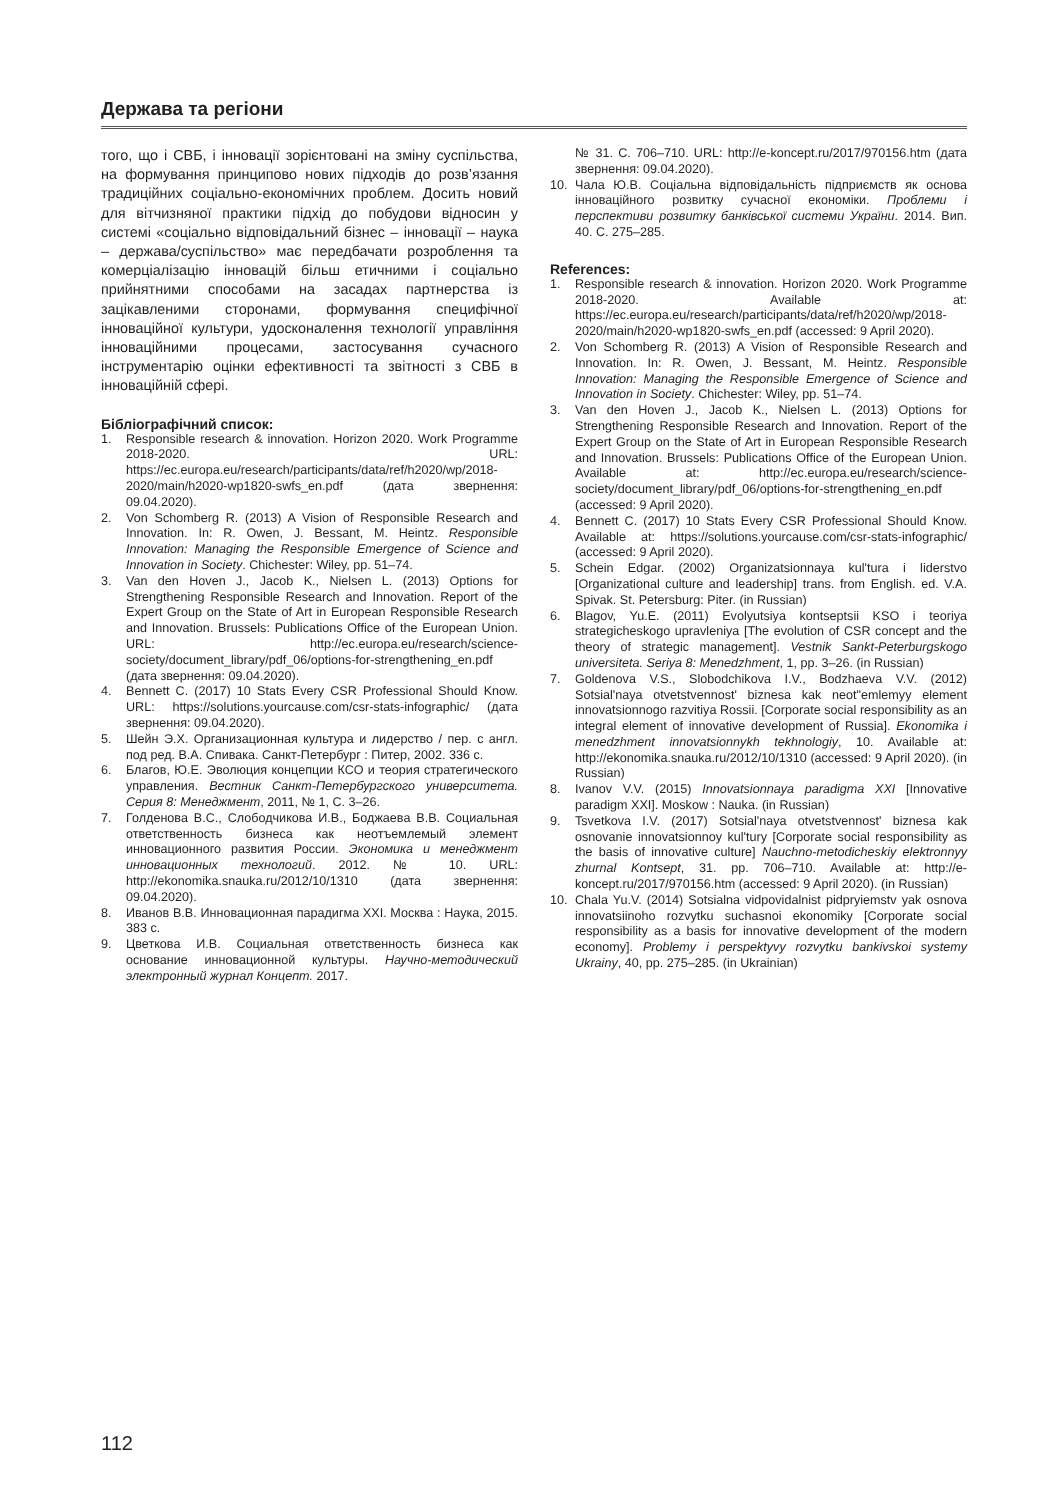Держава та регіони
того, що і СВБ, і інновації зорієнтовані на зміну суспільства, на формування принципово нових підходів до розв’язання традиційних соціально-економічних проблем. Досить новий для вітчизняної практики підхід до побудови відносин у системі «соціально відповідальний бізнес – інновації – наука – держава/суспільство» має передбачати розроблення та комерціалізацію інновацій більш етичними і соціально прийнятними способами на засадах партнерства із зацікавленими сторонами, формування специфічної інноваційної культури, удосконалення технології управління інноваційними процесами, застосування сучасного інструментарію оцінки ефективності та звітності з СВБ в інноваційній сфері.
Бібліографічний список:
1. Responsible research & innovation. Horizon 2020. Work Programme 2018-2020. URL: https://ec.europa.eu/research/participants/data/ref/h2020/wp/2018-2020/main/h2020-wp1820-swfs_en.pdf (дата звернення: 09.04.2020).
2. Von Schomberg R. (2013) A Vision of Responsible Research and Innovation. In: R. Owen, J. Bessant, M. Heintz. Responsible Innovation: Managing the Responsible Emergence of Science and Innovation in Society. Chichester: Wiley, pp. 51–74.
3. Van den Hoven J., Jacob K., Nielsen L. (2013) Options for Strengthening Responsible Research and Innovation. Report of the Expert Group on the State of Art in European Responsible Research and Innovation. Brussels: Publications Office of the European Union. URL: http://ec.europa.eu/research/science-society/document_library/pdf_06/options-for-strengthening_en.pdf (дата звернення: 09.04.2020).
4. Bennett C. (2017) 10 Stats Every CSR Professional Should Know. URL: https://solutions.yourcause.com/csr-stats-infographic/ (дата звернення: 09.04.2020).
5. Шейн Э.Х. Организационная культура и лидерство / пер. с англ. под ред. В.А. Спивака. Санкт-Петербург : Питер, 2002. 336 с.
6. Благов, Ю.Е. Эволюция концепции КСО и теория стратегического управления. Вестник Санкт-Петербургского университета. Серия 8: Менеджмент, 2011, № 1, С. 3–26.
7. Голденова В.С., Слободчикова И.В., Боджаева В.В. Социальная ответственность бизнеса как неотъемлемый элемент инновационного развития России. Экономика и менеджмент инновационных технологий. 2012. № 10. URL: http://ekonomika.snauka.ru/2012/10/1310 (дата звернення: 09.04.2020).
8. Иванов В.В. Инновационная парадигма XXI. Москва : Наука, 2015. 383 с.
9. Цветкова И.В. Социальная ответственность бизнеса как основание инновационной культуры. Научно-методический электронный журнал Концепт. 2017.
№ 31. С. 706–710. URL: http://e-koncept.ru/2017/970156.htm (дата звернення: 09.04.2020).
10. Чала Ю.В. Соціальна відповідальність підприємств як основа інноваційного розвитку сучасної економіки. Проблеми і перспективи розвитку банківської системи України. 2014. Вип. 40. С. 275–285.
References:
1. Responsible research & innovation. Horizon 2020. Work Programme 2018-2020. Available at: https://ec.europa.eu/research/participants/data/ref/h2020/wp/2018-2020/main/h2020-wp1820-swfs_en.pdf (accessed: 9 April 2020).
2. Von Schomberg R. (2013) A Vision of Responsible Research and Innovation. In: R. Owen, J. Bessant, M. Heintz. Responsible Innovation: Managing the Responsible Emergence of Science and Innovation in Society. Chichester: Wiley, pp. 51–74.
3. Van den Hoven J., Jacob K., Nielsen L. (2013) Options for Strengthening Responsible Research and Innovation. Report of the Expert Group on the State of Art in European Responsible Research and Innovation. Brussels: Publications Office of the European Union. Available at: http://ec.europa.eu/research/science-society/document_library/pdf_06/options-for-strengthening_en.pdf (accessed: 9 April 2020).
4. Bennett C. (2017) 10 Stats Every CSR Professional Should Know. Available at: https://solutions.yourcause.com/csr-stats-infographic/ (accessed: 9 April 2020).
5. Schein Edgar. (2002) Organizatsionnaya kul'tura i liderstvo [Organizational culture and leadership] trans. from English. ed. V.A. Spivak. St. Petersburg: Piter. (in Russian)
6. Blagov, Yu.E. (2011) Evolyutsiya kontseptsii KSO i teoriya strategicheskogo upravleniya [The evolution of CSR concept and the theory of strategic management]. Vestnik Sankt-Peterburgskogo universiteta. Seriya 8: Menedzhment, 1, pp. 3–26. (in Russian)
7. Goldenova V.S., Slobodchikova I.V., Bodzhaeva V.V. (2012) Sotsial'naya otvetstvennost' biznesa kak neot"emlemyy element innovatsionnogo razvitiya Rossii. [Corporate social responsibility as an integral element of innovative development of Russia]. Ekonomika i menedzhment innovatsionnykh tekhnologiy, 10. Available at: http://ekonomika.snauka.ru/2012/10/1310 (accessed: 9 April 2020). (in Russian)
8. Ivanov V.V. (2015) Innovatsionnaya paradigma XXI [Innovative paradigm XXI]. Moskow : Nauka. (in Russian)
9. Tsvetkova I.V. (2017) Sotsial'naya otvetstvennost' biznesa kak osnovanie innovatsionnoy kul'tury [Corporate social responsibility as the basis of innovative culture] Nauchno-metodicheskiy elektronnyy zhurnal Kontsept, 31. pp. 706–710. Available at: http://e-koncept.ru/2017/970156.htm (accessed: 9 April 2020). (in Russian)
10. Chala Yu.V. (2014) Sotsialna vidpovidalnist pidpryiemstv yak osnova innovatsiinoho rozvytku suchasnoi ekonomiky [Corporate social responsibility as a basis for innovative development of the modern economy]. Problemy i perspektyvy rozvytku bankivskoi systemy Ukrainy, 40, pp. 275–285. (in Ukrainian)
112